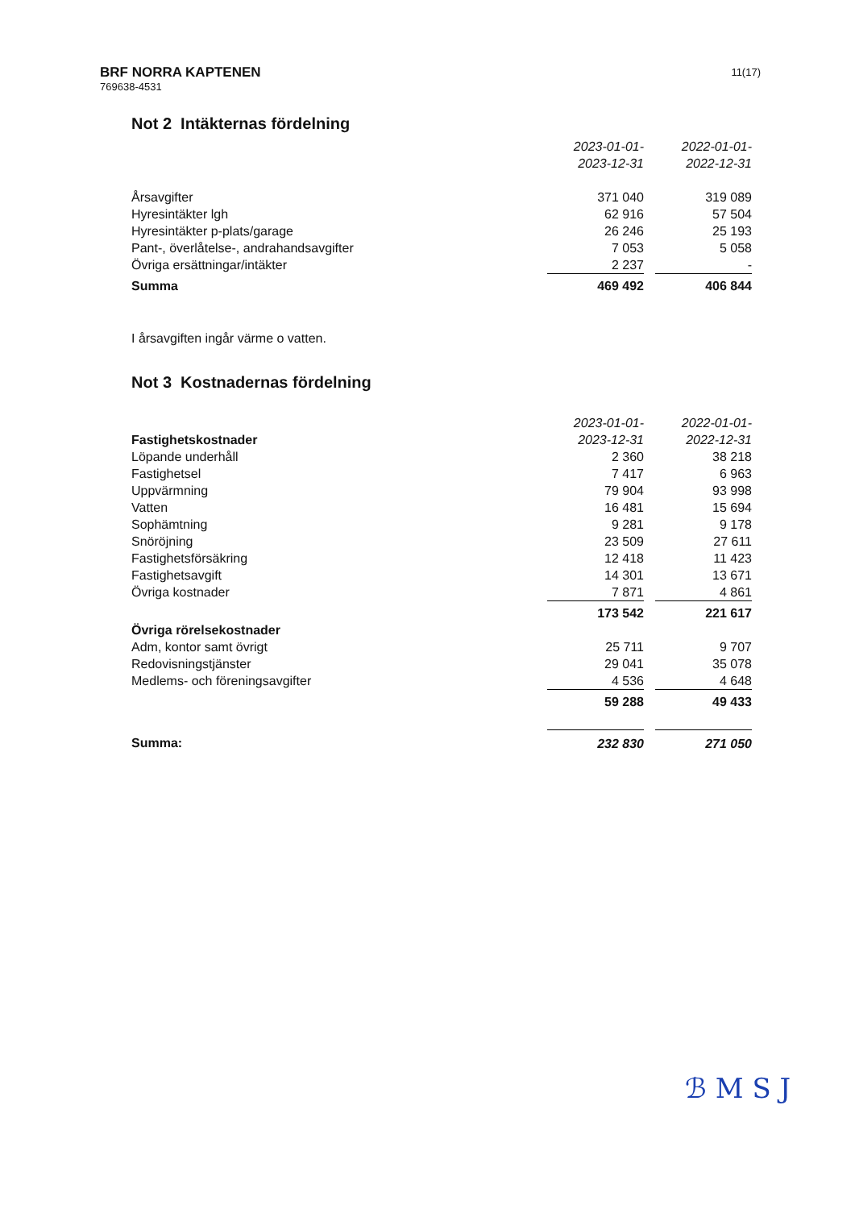BRF NORRA KAPTENEN
769638-4531
11(17)
Not 2 Intäkternas fördelning
| | 2023-01-01- | | 2022-01-01- |
| | 2023-12-31 | | 2022-12-31 |
| Årsavgifter | 371 040 | | 319 089 |
| Hyresintäkter lgh | 62 916 | | 57 504 |
| Hyresintäkter p-plats/garage | 26 246 | | 25 193 |
| Pant-, överlåtelse-, andrahandsavgifter | 7 053 | | 5 058 |
| Övriga ersättningar/intäkter | 2 237 | | - |
| Summa | 469 492 | | 406 844 |
I årsavgiften ingår värme o vatten.
Not 3 Kostnadernas fördelning
| | 2023-01-01- | | 2022-01-01- |
| Fastighetskostnader | 2023-12-31 | | 2022-12-31 |
| Löpande underhåll | 2 360 | | 38 218 |
| Fastighetsel | 7 417 | | 6 963 |
| Uppvärmning | 79 904 | | 93 998 |
| Vatten | 16 481 | | 15 694 |
| Sophämtning | 9 281 | | 9 178 |
| Snöröjning | 23 509 | | 27 611 |
| Fastighetsförsäkring | 12 418 | | 11 423 |
| Fastighetsavgift | 14 301 | | 13 671 |
| Övriga kostnader | 7 871 | | 4 861 |
| | 173 542 | | 221 617 |
| Övriga rörelsekostnader | | | |
| Adm, kontor samt övrigt | 25 711 | | 9 707 |
| Redovisningstjänster | 29 041 | | 35 078 |
| Medlems- och föreningsavgifter | 4 536 | | 4 648 |
| | 59 288 | | 49 433 |
| Summa: | 232 830 | | 271 050 |
ℬ M S J